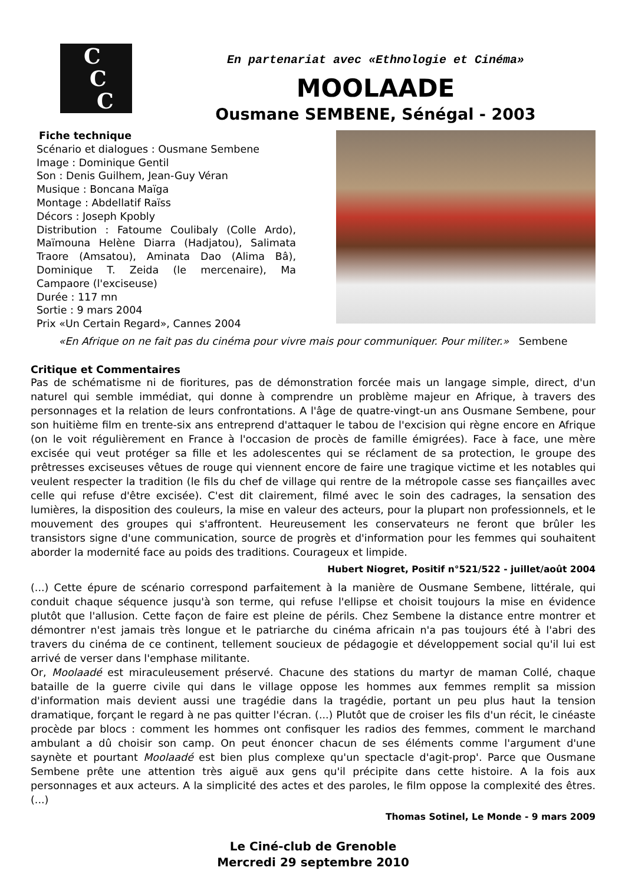C
C
C
En partenariat avec «Ethnologie et Cinéma»
MOOLAADE
Ousmane SEMBENE, Sénégal - 2003
Fiche technique
Scénario et dialogues : Ousmane Sembene
Image : Dominique Gentil
Son : Denis Guilhem, Jean-Guy Véran
Musique : Boncana Maïga
Montage : Abdellatif Raïss
Décors : Joseph Kpobly
Distribution : Fatoume Coulibaly (Colle Ardo), Maïmouna Helène Diarra (Hadjatou), Salimata Traore (Amsatou), Aminata Dao (Alima Bâ), Dominique T. Zeida (le mercenaire), Ma Campaore (l'exciseuse)
Durée : 117 mn
Sortie : 9 mars 2004
Prix «Un Certain Regard», Cannes 2004
«En Afrique on ne fait pas du cinéma pour vivre mais pour communiquer. Pour militer.» Sembene
Critique et Commentaires
Pas de schématisme ni de fioritures, pas de démonstration forcée mais un langage simple, direct, d'un naturel qui semble immédiat, qui donne à comprendre un problème majeur en Afrique, à travers des personnages et la relation de leurs confrontations. A l'âge de quatre-vingt-un ans Ousmane Sembene, pour son huitième film en trente-six ans entreprend d'attaquer le tabou de l'excision qui règne encore en Afrique (on le voit régulièrement en France à l'occasion de procès de famille émigrées). Face à face, une mère excisée qui veut protéger sa fille et les adolescentes qui se réclament de sa protection, le groupe des prêtresses exciseuses vêtues de rouge qui viennent encore de faire une tragique victime et les notables qui veulent respecter la tradition (le fils du chef de village qui rentre de la métropole casse ses fiançailles avec celle qui refuse d'être excisée). C'est dit clairement, filmé avec le soin des cadrages, la sensation des lumières, la disposition des couleurs, la mise en valeur des acteurs, pour la plupart non professionnels, et le mouvement des groupes qui s'affrontent. Heureusement les conservateurs ne feront que brûler les transistors signe d'une communication, source de progrès et d'information pour les femmes qui souhaitent aborder la modernité face au poids des traditions. Courageux et limpide.
Hubert Niogret, Positif n°521/522 - juillet/août 2004
(...) Cette épure de scénario correspond parfaitement à la manière de Ousmane Sembene, littérale, qui conduit chaque séquence jusqu'à son terme, qui refuse l'ellipse et choisit toujours la mise en évidence plutôt que l'allusion. Cette façon de faire est pleine de périls. Chez Sembene la distance entre montrer et démontrer n'est jamais très longue et le patriarche du cinéma africain n'a pas toujours été à l'abri des travers du cinéma de ce continent, tellement soucieux de pédagogie et développement social qu'il lui est arrivé de verser dans l'emphase militante.
Or, Moolaadé est miraculeusement préservé. Chacune des stations du martyr de maman Collé, chaque bataille de la guerre civile qui dans le village oppose les hommes aux femmes remplit sa mission d'information mais devient aussi une tragédie dans la tragédie, portant un peu plus haut la tension dramatique, forçant le regard à ne pas quitter l'écran. (...) Plutôt que de croiser les fils d'un récit, le cinéaste procède par blocs : comment les hommes ont confisquer les radios des femmes, comment le marchand ambulant a dû choisir son camp. On peut énoncer chacun de ses éléments comme l'argument d'une saynète et pourtant Moolaadé est bien plus complexe qu'un spectacle d'agit-prop'. Parce que Ousmane Sembene prête une attention très aiguë aux gens qu'il précipite dans cette histoire. A la fois aux personnages et aux acteurs. A la simplicité des actes et des paroles, le film oppose la complexité des êtres. (...)
Thomas Sotinel, Le Monde - 9 mars 2009
Le Ciné-club de Grenoble
Mercredi 29 septembre 2010